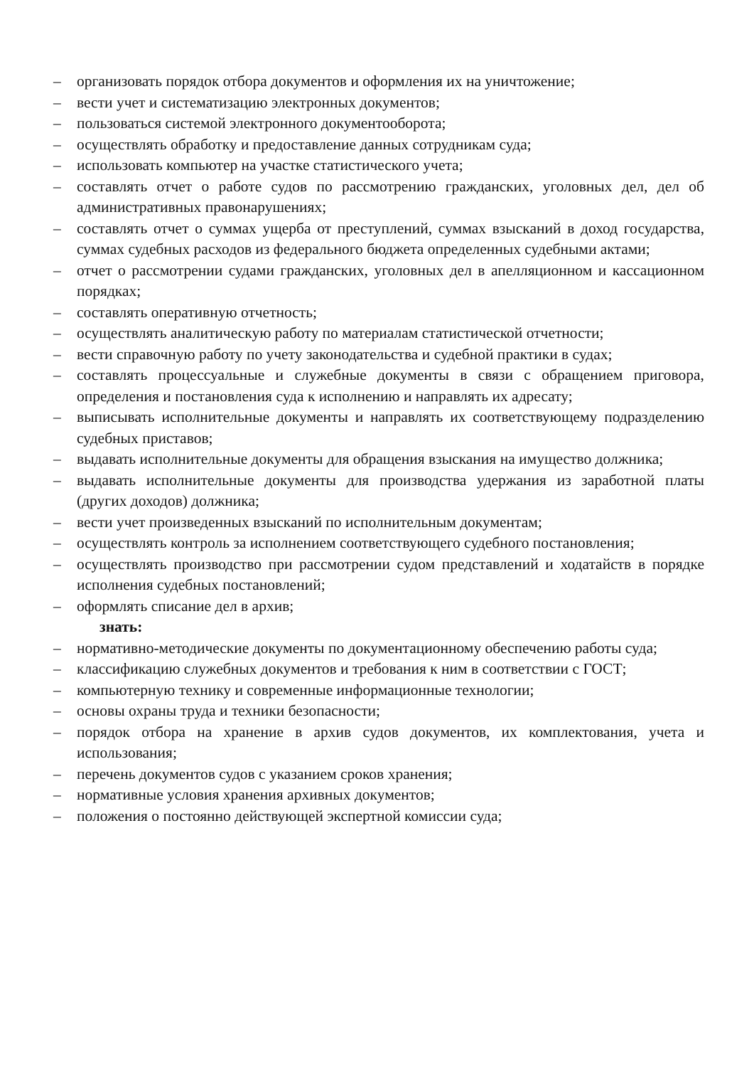– организовать порядок отбора документов и оформления их на уничтожение;
– вести учет и систематизацию электронных документов;
– пользоваться системой электронного документооборота;
– осуществлять обработку и предоставление данных сотрудникам суда;
– использовать компьютер на участке статистического учета;
– составлять отчет о работе судов по рассмотрению гражданских, уголовных дел, дел об административных правонарушениях;
– составлять отчет о суммах ущерба от преступлений, суммах взысканий в доход государства, суммах судебных расходов из федерального бюджета определенных судебными актами;
– отчет о рассмотрении судами гражданских, уголовных дел в апелляционном и кассационном порядках;
– составлять оперативную отчетность;
– осуществлять аналитическую работу по материалам статистической отчетности;
– вести справочную работу по учету законодательства и судебной практики в судах;
– составлять процессуальные и служебные документы в связи с обращением приговора, определения и постановления суда к исполнению и направлять их адресату;
– выписывать исполнительные документы и направлять их соответствующему подразделению судебных приставов;
– выдавать исполнительные документы для обращения взыскания на имущество должника;
– выдавать исполнительные документы для производства удержания из заработной платы (других доходов) должника;
– вести учет произведенных взысканий по исполнительным документам;
– осуществлять контроль за исполнением соответствующего судебного постановления;
– осуществлять производство при рассмотрении судом представлений и ходатайств в порядке исполнения судебных постановлений;
– оформлять списание дел в архив;
знать:
– нормативно-методические документы по документационному обеспечению работы суда;
– классификацию служебных документов и требования к ним в соответствии с ГОСТ;
– компьютерную технику и современные информационные технологии;
– основы охраны труда и техники безопасности;
– порядок отбора на хранение в архив судов документов, их комплектования, учета и использования;
– перечень документов судов с указанием сроков хранения;
– нормативные условия хранения архивных документов;
– положения о постоянно действующей экспертной комиссии суда;